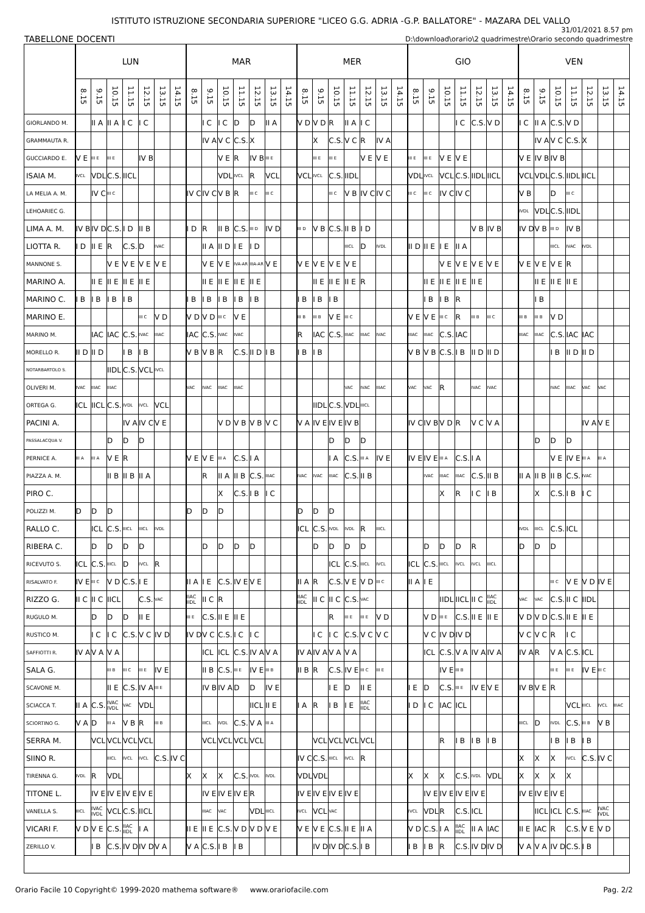ISTITUTO ISTRUZIONE SECONDARIA SUPERIORE "LICEO G.G. ADRIA -G.P. BALLATORE" - MAZARA DEL VALLO
TABELLONE DOCENTI
31/01/2021 8.57 pm
D:\download\orario\2 quadrimestre\Orario secondo quadrimestre
| | LUN | | | | | | | MAR | | | | | | | MER | | | | | | | GIO | | | | | | | VEN | | | | | | |
| --- | --- | --- | --- | --- | --- | --- | --- | --- | --- | --- | --- | --- | --- | --- | --- | --- | --- | --- | --- | --- | --- | --- | --- | --- | --- | --- | --- | --- | --- | --- | --- | --- | --- | --- | --- |
| | 8.15 | 9.15 | 10.15 | 11.15 | 12.15 | 13.15 | 14.15 | 8.15 | 9.15 | 10.15 | 11.15 | 12.15 | 13.15 | 14.15 | 8.15 | 9.15 | 10.15 | 11.15 | 12.15 | 13.15 | 14.15 | 8.15 | 9.15 | 10.15 | 11.15 | 12.15 | 13.15 | 14.15 | 8.15 | 9.15 | 10.15 | 11.15 | 12.15 | 13.15 | 14.15 |
| GIORLANDO M. | | II A | II A | I C | I C | | | | I C | I C | D | D | II A | | V D | V D | R | II A | I C | | | | | | I C | C.S. | V D | | I C | II A | C.S. | V D | | | |
| GRAMMAUTA R. | | | | | | | | | IV A | V C | C.S. | X | | | | X | C.S. | V C | R | IV A | | | | | | | | | | IV A | V C | C.S. | X | | |
| GUCCIARDO E. | V E | III E | III E | | IV B | | | | | V E | R | IV B | III E | | | III E | III E | | V E | V E | | III E | III E | V E | V E | | | | V E | IV B | IV B | | | | |
| ISAIA M. | IVCL | VDL | C.S. | IICL | | | | | | VDL | IVCL | R | VCL | | VCL | IVCL | C.S. | IIDL | | | | VDL | IVCL | VCL | C.S. | IIDL | IICL | | VCL | VDL | C.S. | IIDL | IICL | | |
| LA MELIA A. M. | | IV C | III C | | | | | IV C | IV C | V B | R | III C | III C | | | | III C | V B | IV C | IV C | | III C | III C | IV C | IV C | | | | V B | | D | III C | | | |
| LEHOARIEC G. | | | | | | | | | | | | | | | | | | | | | | | | | | | | | IVDL | VDL | C.S. | IIDL | | | |
| LIMA A. M. | IV B | IV D | C.S. | I D | II B | | | I D | R | II B | C.S. | III D | IV D | | III D | V B | C.S. | II B | I D | | | | | | | V B | IV B | | IV D | V B | III D | IV B | | | |
| LIOTTA R. | I D | II E | R | C.S. | D | IVAC | | | II A | II D | I E | I D | | | | | | IIICL | D | IVDL | | II D | II E | I E | II A | | | | | | IIICL | IVAC | IVDL | | |
| MANNONE S. | | | V E | V E | V E | V E | | | V E | V E | IVA-AR | IIIA-AR | V E | | V E | V E | V E | V E | | | | | | V E | V E | V E | V E | | V E | V E | V E | R | | | |
| MARINO A. | | II E | II E | II E | II E | | | | II E | II E | II E | II E | | | | II E | II E | II E | R | | | | II E | II E | II E | II E | | | | II E | II E | II E | | | |
| MARINO C. | I B | I B | I B | I B | | | | I B | I B | I B | I B | I B | | | I B | I B | I B | | | | | | I B | I B | R | | | | | I B | | | | | |
| MARINO E. | | | | | III C | V D | | V D | V D | III C | V E | | | | III B | III B | V E | III C | | | | V E | V E | III C | R | III B | III C | | III B | III B | V D | | | | |
| MARINO M. | | IAC | IAC | C.S. | IVAC | IIIAC | | IAC | C.S. | IVAC | IVAC | | | | R | IAC | C.S. | IIIAC | IIIAC | IVAC | | IIIAC | IIIAC | C.S. | IAC | | | | IIIAC | IIIAC | C.S. | IAC | IAC | | |
| MORELLO R. | II D | II D | | I B | I B | | | V B | V B | R | C.S. | II D | I B | | I B | I B | | | | | | V B | V B | C.S. | I B | II D | II D | | | | I B | II D | II D | | |
| NOTARBARTOLO S. | | | IIDL | C.S. | VCL | IVCL | | | | | | | | | | | | | | | | | | | | | | | | | | | | | |
| OLIVERI M. | IVAC | IIIAC | IIIAC | | | | | VAC | IVAC | IIIAC | IIIAC | | | | | | | VAC | IVAC | IIIAC | | VAC | VAC | R | | IVAC | IVAC | | | | IVAC | IIIAC | VAC | VAC | |
| ORTEGA G. | ICL | IICL | C.S. | IVDL | IVCL | VCL | | | | | | | | | | IIDL | C.S. | VDL | IIICL | | | | | | | | | | | | | | | | |
| PACINI A. | | | | IV A | IV C | V E | | | | V D | V B | V B | V C | | V A | IV E | IV E | IV B | | | | IV C | IV B | V D | R | V C | V A | | | | | | IV A | V E | |
| PASSALACQUA V. | | | D | D | D | | | | | | | | | | | | D | D | D | | | | | | | | | | | D | D | D | | | |
| PERNICE A. | III A | III A | V E | R | | | | V E | V E | III A | C.S. | I A | | | | | I A | C.S. | III A | IV E | | IV E | IV E | III A | C.S. | I A | | | | | V E | IV E | III A | III A | |
| PIAZZA A. M. | | | II B | II B | II A | | | | R | II A | II B | C.S. | IIIAC | | IVAC | IVAC | IIIAC | C.S. | II B | | | | IVAC | IIIAC | IIIAC | C.S. | II B | | II A | II B | II B | C.S. | IVAC | | |
| PIRO C. | | | | | | | | | | X | C.S. | I B | I C | | | | | | | | | | | X | R | I C | I B | | | X | C.S. | I B | I C | | |
| POLIZZI M. | D | D | D | | | | | D | D | D | | | | | D | D | D | | | | | | | | | | | | | | | | | | |
| RALLO C. | | ICL | C.S. | IIICL | IIICL | IVDL | | | | | | | | | ICL | C.S. | IVDL | IVDL | R | IIICL | | | | | | | | | IVDL | IIICL | C.S. | ICL | | | |
| RIBERA C. | | D | D | D | D | | | | D | D | D | D | | | | D | D | D | D | | | | D | D | D | R | | | D | D | D | | | | |
| RICEVUTO S. | ICL | C.S. | IIICL | D | IVCL | R | | | | | | | | | | | ICL | C.S. | IIICL | IVCL | | ICL | C.S. | IIICL | IVCL | IVCL | IIICL | | | | | | | | |
| RISALVATO F. | IV E | III C | V D | C.S. | I E | | | II A | I E | C.S. | IV E | V E | | | II A | R | C.S. | V E | V D | III C | | II A | I E | | | | | | | | III C | V E | V D | IV E | |
| RIZZO G. | II C | II C | IICL | | C.S. | VAC | | IIAC IIDL | II C | R | | | | | IIAC IIDL | II C | II C | C.S. | VAC | | | | | IIDL | IICL | II C | IIAC IIDL | | VAC | VAC | C.S. | II C | IIDL | | |
| RUGULO M. | | D | D | D | II E | | | III E | C.S. | II E | II E | | | | | | R | III E | III E | V D | | | V D | III E | C.S. | II E | II E | | V D | V D | C.S. | II E | II E | | |
| RUSTICO M. | | I C | I C | C.S. | V C | IV D | | IV D | V C | C.S. | I C | I C | | | | I C | I C | C.S. | V C | V C | | | V C | IV D | IV D | | | | V C | V C | R | I C | | | |
| SAFFIOTTI R. | IV A | V A | V A | | | | | | ICL | ICL | C.S. | IV A | V A | | IV A | IV A | V A | V A | | | | | ICL | C.S. | V A | IV A | IV A | | IV A | R | V A | C.S. | ICL | | |
| SALA G. | | | III B | III C | III E | IV E | | | II B | C.S. | III E | IV E | III B | | II B | R | C.S. | IV E | III C | III E | | | | IV E | III B | | | | | | III E | III E | IV E | III C | |
| SCAVONE M. | | | II E | C.S. | IV A | III E | | | IV B | IV A | D | D | IV E | | | | I E | D | II E | | | I E | D | C.S. | III E | IV E | V E | | IV B | V E | R | | | | |
| SCIACCA T. | II A | C.S. | IVAC IVDL | VAC | VDL | | | | | | | IICL | II E | | I A | R | I B | I E | IIAC IIDL | | | I D | I C | IAC | ICL | | | | | | | VCL | IIICL | IVCL | IIIAC |
| SCIORTINO G. | V A | D | III A | V B | R | III B | | | IIICL | IVDL | C.S. | V A | III A | | | | | | | | | | | | | | | | IIICL | D | IVDL | C.S. | III B | V B | |
| SERRA M. | | VCL | VCL | VCL | VCL | | | | VCL | VCL | VCL | VCL | | | | VCL | VCL | VCL | VCL | | | | | R | I B | I B | I B | | | | I B | I B | I B | | |
| SIINO R. | | | IIICL | IVCL | IVCL | C.S. | IV C | | | | | | | | IV C | C.S. | IIICL | IVCL | R | | | | | | | | | | X | X | X | IVCL | C.S. | IV C | |
| TIRENNA G. | IVDL | R | VDL | | | | | X | X | X | C.S. | IVDL | IVDL | | VDL | VDL | | | | | | X | X | X | C.S. | IVDL | VDL | | X | X | X | X | | | |
| TITONE L. | | IV E | IV E | IV E | IV E | | | | IV E | IV E | IV E | R | | | IV E | IV E | IV E | IV E | | | | | IV E | IV E | IV E | IV E | | | IV E | IV E | IV E | | | | |
| VANELLA S. | IIICL | IVAC IVDL | VCL | C.S. | IICL | | | | IIIAC | VAC | | VDL | IIICL | | IVCL | VCL | VAC | | | | | IVCL | VDL | R | C.S. | ICL | | | | IICL | ICL | C.S. | IIIAC | IVAC IVDL | |
| VICARI F. | V D | V E | C.S. | IIAC IIDL | I A | | | II E | II E | C.S. | V D | V D | V E | | V E | V E | C.S. | II E | II A | | | V D | C.S. | I A | IIAC IIDL | II A | IAC | | II E | IAC | R | C.S. | V E | V D | |
| ZERILLO V. | | I B | C.S. | IV D | IV D | V A | | V A | C.S. | I B | I B | | | | | IV D | IV D | C.S. | I B | | | I B | I B | R | C.S. | IV D | IV D | | V A | V A | IV D | C.S. | I B | | |
Orario Facile 10 Copyright© 1999-2020 mathema software® www.orariofacile.com
Pag. 2/2